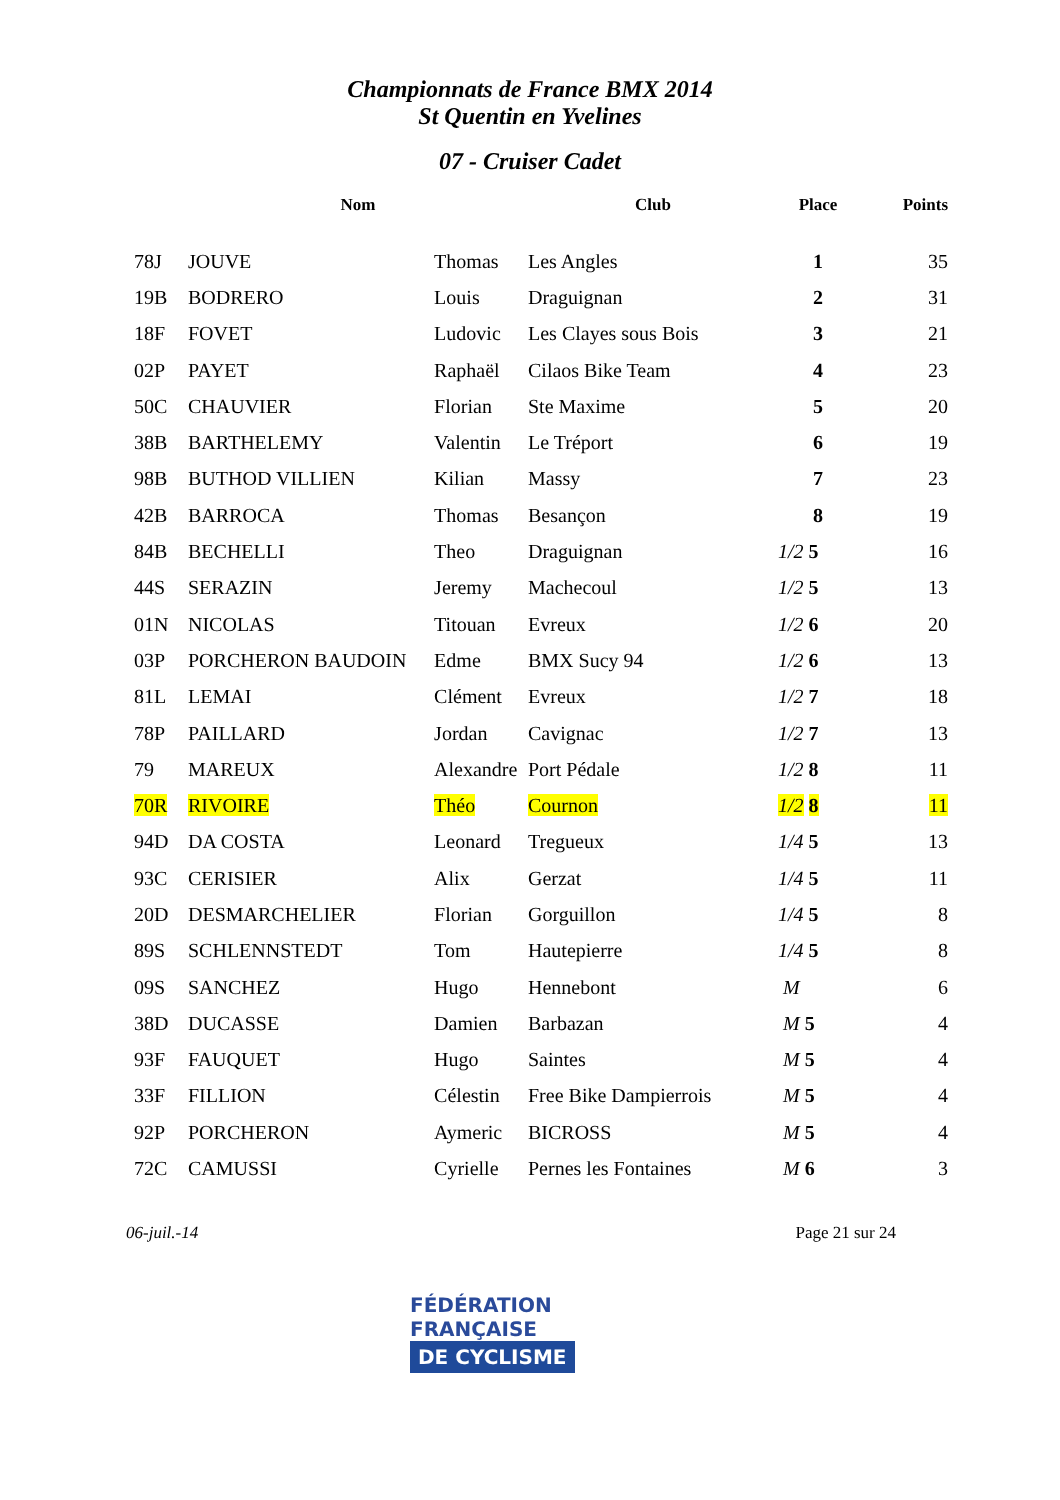Championnats de France BMX 2014
St Quentin en Yvelines
07 - Cruiser Cadet
| | Nom | | Club | Place | Points |
| --- | --- | --- | --- | --- | --- |
| 78J | JOUVE | Thomas | Les Angles | 1 | 35 |
| 19B | BODRERO | Louis | Draguignan | 2 | 31 |
| 18F | FOVET | Ludovic | Les Clayes sous Bois | 3 | 21 |
| 02P | PAYET | Raphaël | Cilaos Bike Team | 4 | 23 |
| 50C | CHAUVIER | Florian | Ste Maxime | 5 | 20 |
| 38B | BARTHELEMY | Valentin | Le Tréport | 6 | 19 |
| 98B | BUTHOD VILLIEN | Kilian | Massy | 7 | 23 |
| 42B | BARROCA | Thomas | Besançon | 8 | 19 |
| 84B | BECHELLI | Theo | Draguignan | 1/2 5 | 16 |
| 44S | SERAZIN | Jeremy | Machecoul | 1/2 5 | 13 |
| 01N | NICOLAS | Titouan | Evreux | 1/2 6 | 20 |
| 03P | PORCHERON BAUDOIN | Edme | BMX Sucy 94 | 1/2 6 | 13 |
| 81L | LEMAI | Clément | Evreux | 1/2 7 | 18 |
| 78P | PAILLARD | Jordan | Cavignac | 1/2 7 | 13 |
| 79 | MAREUX | Alexandre | Port Pédale | 1/2 8 | 11 |
| 70R | RIVOIRE | Théo | Cournon | 1/2 8 | 11 |
| 94D | DA COSTA | Leonard | Tregueux | 1/4 5 | 13 |
| 93C | CERISIER | Alix | Gerzat | 1/4 5 | 11 |
| 20D | DESMARCHELIER | Florian | Gorguillon | 1/4 5 | 8 |
| 89S | SCHLENNSTEDT | Tom | Hautepierre | 1/4 5 | 8 |
| 09S | SANCHEZ | Hugo | Hennebont | M | 6 |
| 38D | DUCASSE | Damien | Barbazan | M 5 | 4 |
| 93F | FAUQUET | Hugo | Saintes | M 5 | 4 |
| 33F | FILLION | Célestin | Free Bike Dampierrois | M 5 | 4 |
| 92P | PORCHERON | Aymeric | BICROSS | M 5 | 4 |
| 72C | CAMUSSI | Cyrielle | Pernes les Fontaines | M 6 | 3 |
06-juil.-14 Page 21 sur 24
FÉDÉRATION
FRANÇAISE
DE CYCLISME